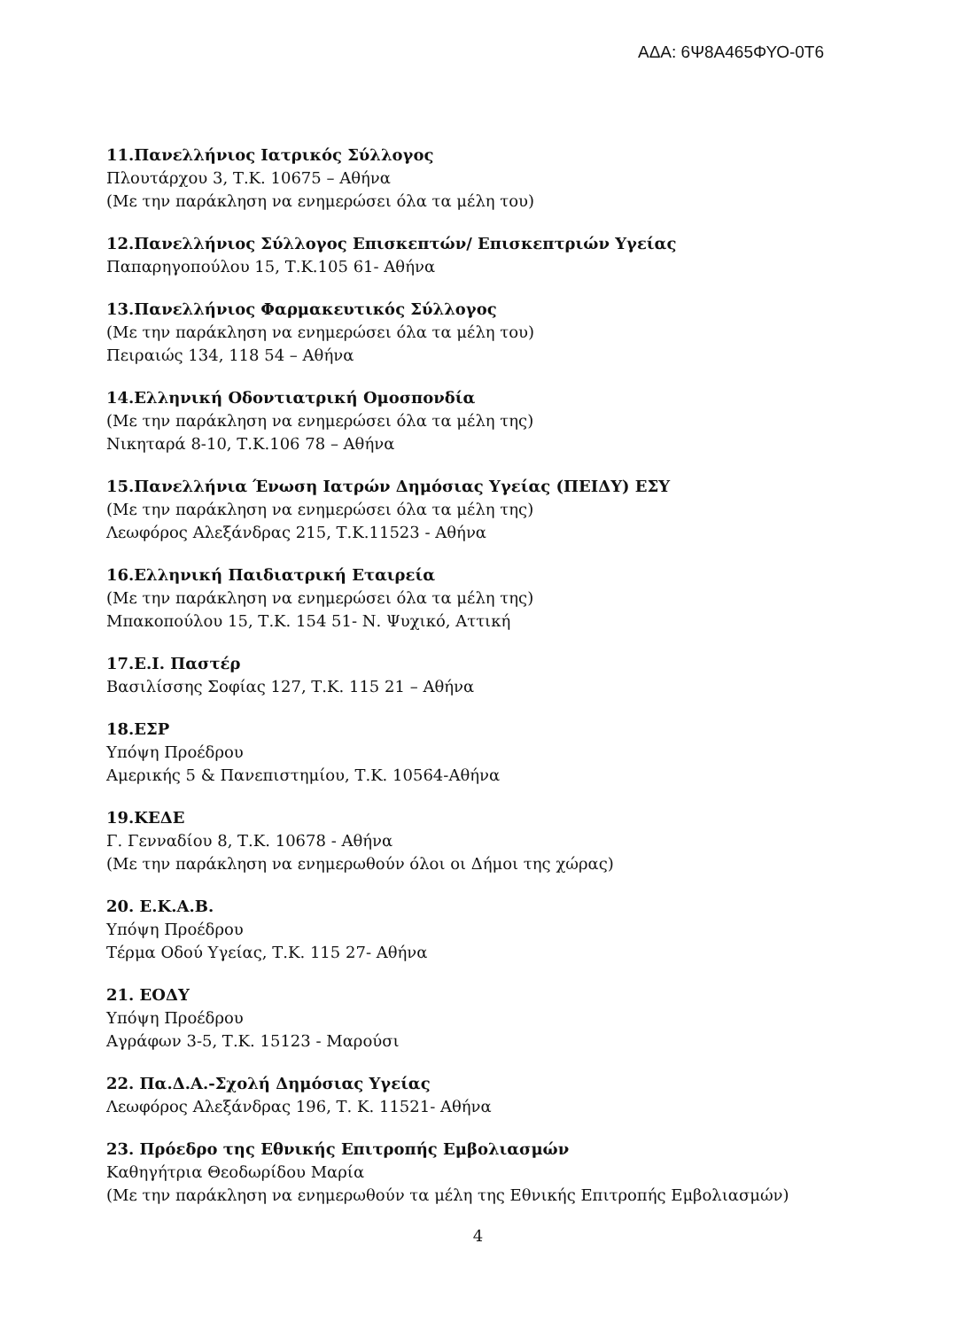ΑΔΑ: 6Ψ8Α465ΦΥΟ-0Τ6
11.Πανελλήνιος Ιατρικός Σύλλογος
Πλουτάρχου 3, Τ.Κ. 10675 – Αθήνα
(Με την παράκληση να ενημερώσει όλα τα μέλη του)
12.Πανελλήνιος Σύλλογος Επισκεπτών/ Επισκεπτριών Υγείας
Παπαρηγοπούλου 15, Τ.Κ.105 61- Αθήνα
13.Πανελλήνιος Φαρμακευτικός Σύλλογος
(Με την παράκληση να ενημερώσει όλα τα μέλη του)
Πειραιώς 134, 118 54 – Αθήνα
14.Ελληνική Οδοντιατρική Ομοσπονδία
(Με την παράκληση να ενημερώσει όλα τα μέλη της)
Νικηταρά 8-10, Τ.Κ.106 78 – Αθήνα
15.Πανελλήνια Ένωση Ιατρών Δημόσιας Υγείας (ΠΕΙΔΥ) ΕΣΥ
(Με την παράκληση να ενημερώσει όλα τα μέλη της)
Λεωφόρος Αλεξάνδρας 215, Τ.Κ.11523 - Αθήνα
16.Ελληνική Παιδιατρική Εταιρεία
(Με την παράκληση να ενημερώσει όλα τα μέλη της)
Μπακοπούλου 15, Τ.Κ. 154 51- Ν. Ψυχικό, Αττική
17.Ε.Ι. Παστέρ
Βασιλίσσης Σοφίας 127, Τ.Κ. 115 21 – Αθήνα
18.ΕΣΡ
Υπόψη Προέδρου
Αμερικής 5 & Πανεπιστημίου, Τ.Κ. 10564-Αθήνα
19.ΚΕΔΕ
Γ. Γενναδίου 8, Τ.Κ. 10678 - Αθήνα
(Με την παράκληση να ενημερωθούν όλοι οι Δήμοι της χώρας)
20. Ε.Κ.Α.Β.
Υπόψη Προέδρου
Τέρμα Οδού Υγείας, Τ.Κ. 115 27- Αθήνα
21. ΕΟΔΥ
Υπόψη Προέδρου
Αγράφων 3-5, Τ.Κ. 15123 - Μαρούσι
22. Πα.Δ.Α.-Σχολή Δημόσιας Υγείας
Λεωφόρος Αλεξάνδρας 196, Τ. Κ. 11521- Αθήνα
23. Πρόεδρο της Εθνικής Επιτροπής Εμβολιασμών
Καθηγήτρια Θεοδωρίδου Μαρία
(Με την παράκληση να ενημερωθούν τα μέλη της Εθνικής Επιτροπής Εμβολιασμών)
4